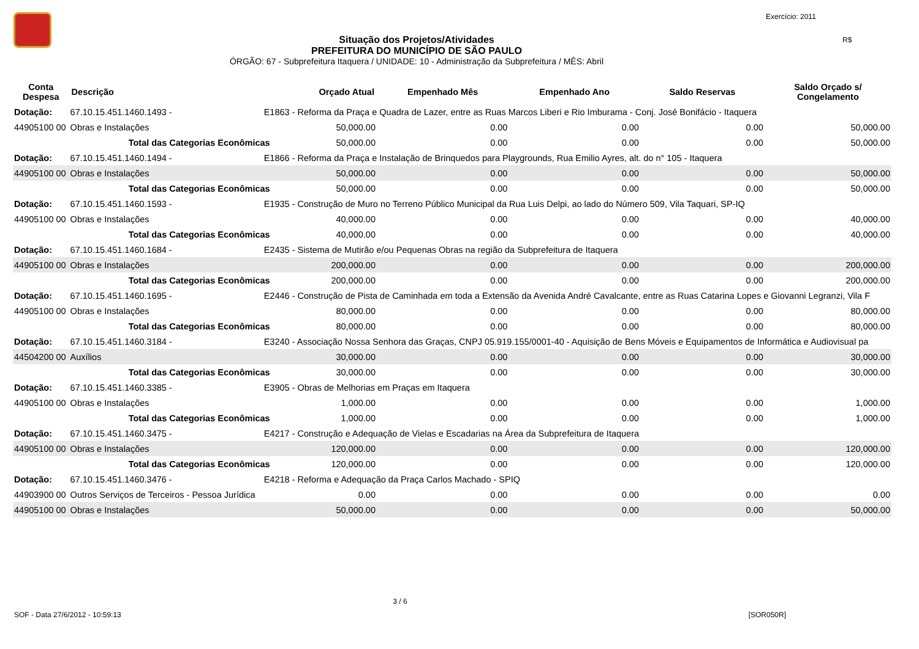Exercício: 2011
R$
Situação dos Projetos/Atividades
PREFEITURA DO MUNICÍPIO DE SÃO PAULO
ÓRGÃO: 67 - Subprefeitura Itaquera / UNIDADE: 10 - Administração da Subprefeitura / MÊS: Abril
| Conta Despesa | Descrição | | Orçado Atual | Empenhado Mês | Empenhado Ano | Saldo Reservas | Saldo Orçado s/ Congelamento |
| --- | --- | --- | --- | --- | --- | --- | --- |
| Dotação: | 67.10.15.451.1460.1493 - | E1863 - Reforma da Praça e Quadra de Lazer, entre as Ruas Marcos Liberi e Rio Imburama - Conj. José Bonifácio - Itaquera | | | | | |
| 44905100 00 | Obras e Instalações | | 50,000.00 | 0.00 | 0.00 | 0.00 | 50,000.00 |
| | Total das Categorias Econômicas | | 50,000.00 | 0.00 | 0.00 | 0.00 | 50,000.00 |
| Dotação: | 67.10.15.451.1460.1494 - | E1866 - Reforma da Praça e Instalação de Brinquedos para Playgrounds, Rua Emilio Ayres, alt. do n° 105 - Itaquera | | | | | |
| 44905100 00 | Obras e Instalações | | 50,000.00 | 0.00 | 0.00 | 0.00 | 50,000.00 |
| | Total das Categorias Econômicas | | 50,000.00 | 0.00 | 0.00 | 0.00 | 50,000.00 |
| Dotação: | 67.10.15.451.1460.1593 - | E1935 - Construção de Muro no Terreno Público Municipal da Rua Luis Delpi, ao lado do Número 509, Vila Taquari, SP-IQ | | | | | |
| 44905100 00 | Obras e Instalações | | 40,000.00 | 0.00 | 0.00 | 0.00 | 40,000.00 |
| | Total das Categorias Econômicas | | 40,000.00 | 0.00 | 0.00 | 0.00 | 40,000.00 |
| Dotação: | 67.10.15.451.1460.1684 - | E2435 - Sistema de Mutirão e/ou Pequenas Obras na região da Subprefeitura de Itaquera | | | | | |
| 44905100 00 | Obras e Instalações | | 200,000.00 | 0.00 | 0.00 | 0.00 | 200,000.00 |
| | Total das Categorias Econômicas | | 200,000.00 | 0.00 | 0.00 | 0.00 | 200,000.00 |
| Dotação: | 67.10.15.451.1460.1695 - | E2446 - Construção de Pista de Caminhada em toda a Extensão da Avenida André Cavalcante, entre as Ruas Catarina Lopes e Giovanni Legranzi, Vila F | | | | | |
| 44905100 00 | Obras e Instalações | | 80,000.00 | 0.00 | 0.00 | 0.00 | 80,000.00 |
| | Total das Categorias Econômicas | | 80,000.00 | 0.00 | 0.00 | 0.00 | 80,000.00 |
| Dotação: | 67.10.15.451.1460.3184 - | E3240 - Associação Nossa Senhora das Graças, CNPJ 05.919.155/0001-40 - Aquisição de Bens Móveis e Equipamentos de Informática e Audiovisual pa | | | | | |
| 44504200 00 | Auxílios | | 30,000.00 | 0.00 | 0.00 | 0.00 | 30,000.00 |
| | Total das Categorias Econômicas | | 30,000.00 | 0.00 | 0.00 | 0.00 | 30,000.00 |
| Dotação: | 67.10.15.451.1460.3385 - | E3905 - Obras de Melhorias em Praças em Itaquera | | | | | |
| 44905100 00 | Obras e Instalações | | 1,000.00 | 0.00 | 0.00 | 0.00 | 1,000.00 |
| | Total das Categorias Econômicas | | 1,000.00 | 0.00 | 0.00 | 0.00 | 1,000.00 |
| Dotação: | 67.10.15.451.1460.3475 - | E4217 - Construção e Adequação de Vielas e Escadarias na Área da Subprefeitura de Itaquera | | | | | |
| 44905100 00 | Obras e Instalações | | 120,000.00 | 0.00 | 0.00 | 0.00 | 120,000.00 |
| | Total das Categorias Econômicas | | 120,000.00 | 0.00 | 0.00 | 0.00 | 120,000.00 |
| Dotação: | 67.10.15.451.1460.3476 - | E4218 - Reforma e Adequação da Praça Carlos Machado - SPIQ | | | | | |
| 44903900 00 | Outros Serviços de Terceiros - Pessoa Jurídica | | 0.00 | 0.00 | 0.00 | 0.00 | 0.00 |
| 44905100 00 | Obras e Instalações | | 50,000.00 | 0.00 | 0.00 | 0.00 | 50,000.00 |
3 / 6
SOF - Data 27/6/2012 - 10:59:13 [SOR050R]